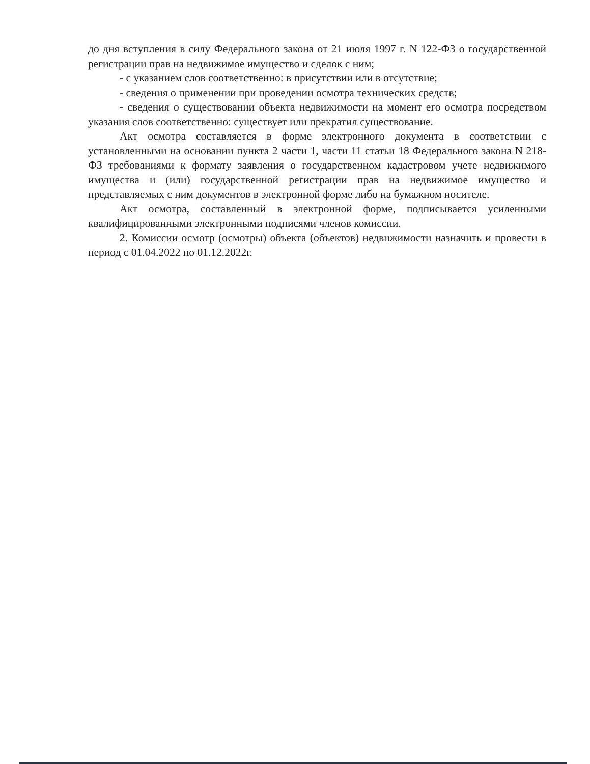до дня вступления в силу Федерального закона от 21 июля 1997 г. N 122-ФЗ о государственной регистрации прав на недвижимое имущество и сделок с ним;
- с указанием слов соответственно: в присутствии или в отсутствие;
- сведения о применении при проведении осмотра технических средств;
- сведения о существовании объекта недвижимости на момент его осмотра посредством указания слов соответственно: существует или прекратил существование.
Акт осмотра составляется в форме электронного документа в соответствии с установленными на основании пункта 2 части 1, части 11 статьи 18 Федерального закона N 218-ФЗ требованиями к формату заявления о государственном кадастровом учете недвижимого имущества и (или) государственной регистрации прав на недвижимое имущество и представляемых с ним документов в электронной форме либо на бумажном носителе.
Акт осмотра, составленный в электронной форме, подписывается усиленными квалифицированными электронными подписями членов комиссии.
2. Комиссии осмотр (осмотры) объекта (объектов) недвижимости назначить и провести в период с 01.04.2022 по 01.12.2022г.